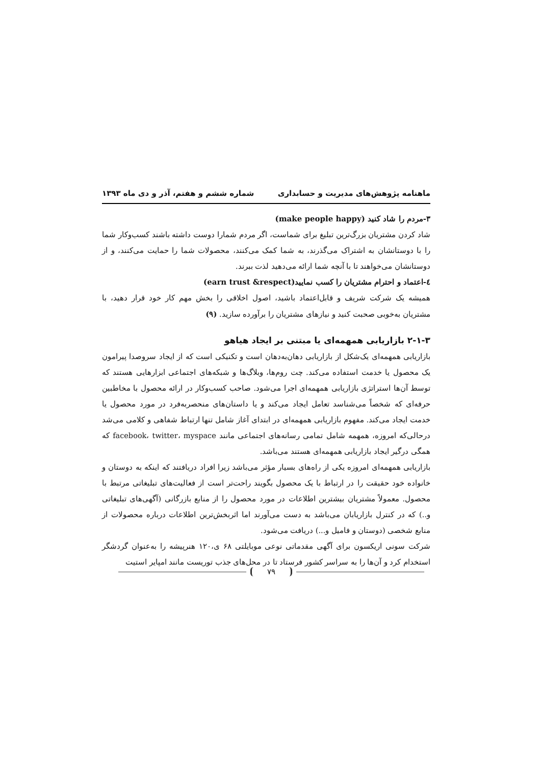ماهنامه پژوهش‌های مدیریت و حسابداری شماره ششم و هفتم، آذر و دی ماه ۱۳۹۳
۳-مردم را شاد کنید (make people happy)
شاد کردن مشتریان بزرگ‌ترین تبلیغ برای شماست، اگر مردم شمارا دوست داشته باشند کسب‌وکار شما را با دوستانشان به اشتراک می‌گذرند، به شما کمک می‌کنند، محصولات شما را حمایت می‌کنند، و از دوستانشان می‌خواهند تا با آنچه شما ارائه می‌دهید لذت ببرند.
٤-اعتماد و احترام مشتریان را کسب نمایید(earn trust &respect)
همیشه یک شرکت شریف و قابل‌اعتماد باشید، اصول اخلاقی را بخش مهم کار خود قرار دهید، با مشتریان به‌خوبی صحبت کنید و نیازهای مشتریان را برآورده سازید. (۹)
۲-۱-۳ بازاریابی همهمه‌ای یا مبتنی بر ایجاد هیاهو
بازاریابی همهمه‌ای یک‌شکل از بازاریابی دهان‌به‌دهان است و تکنیکی است که از ایجاد سروصدا پیرامون یک محصول یا خدمت استفاده می‌کند. چت روم‌ها، وبلاگ‌ها و شبکه‌های اجتماعی ابزارهایی هستند که توسط آن‌ها استراتژی بازاریابی همهمه‌ای اجرا می‌شود. صاحب کسب‌وکار در ارائه محصول با مخاطبین حرفه‌ای که شخصاً می‌شناسد تعامل ایجاد می‌کند و یا داستان‌های منحصربه‌فرد در مورد محصول یا خدمت ایجاد می‌کند. مفهوم بازاریابی همهمه‌ای در ابتدای آغاز شامل تنها ارتباط شفاهی و کلامی می‌شد درحالی‌که امروزه، همهمه شامل تمامی رسانه‌های اجتماعی مانند facebook، twitter، myspace که همگی درگیر ایجاد بازاریابی همهمه‌ای هستند می‌باشد.
بازاریابی همهمه‌ای امروزه یکی از راه‌های بسیار مؤثر می‌باشد زیرا افراد دریافتند که اینکه به دوستان و خانواده خود حقیقت را در ارتباط با یک محصول بگویند راحت‌تر است از فعالیت‌های تبلیغاتی مرتبط با محصول. معمولاً مشتریان بیشترین اطلاعات در مورد محصول را از منابع بازرگانی (آگهی‌های تبلیغاتی و..) که در کنترل بازاریابان می‌باشد به دست می‌آورند اما اثربخش‌ترین اطلاعات درباره محصولات از منابع شخصی (دوستان و فامیل و...) دریافت می‌شود.
شرکت سونی اریکسون برای آگهی مقدماتی نوعی موبایلتی ۶۸ ی،۱۲۰ هنرپیشه را به‌عنوان گردشگر استخدام کرد و آن‌ها را به سراسر کشور فرستاد تا در محل‌های جذب توریست مانند امپایر استیت
۷۹